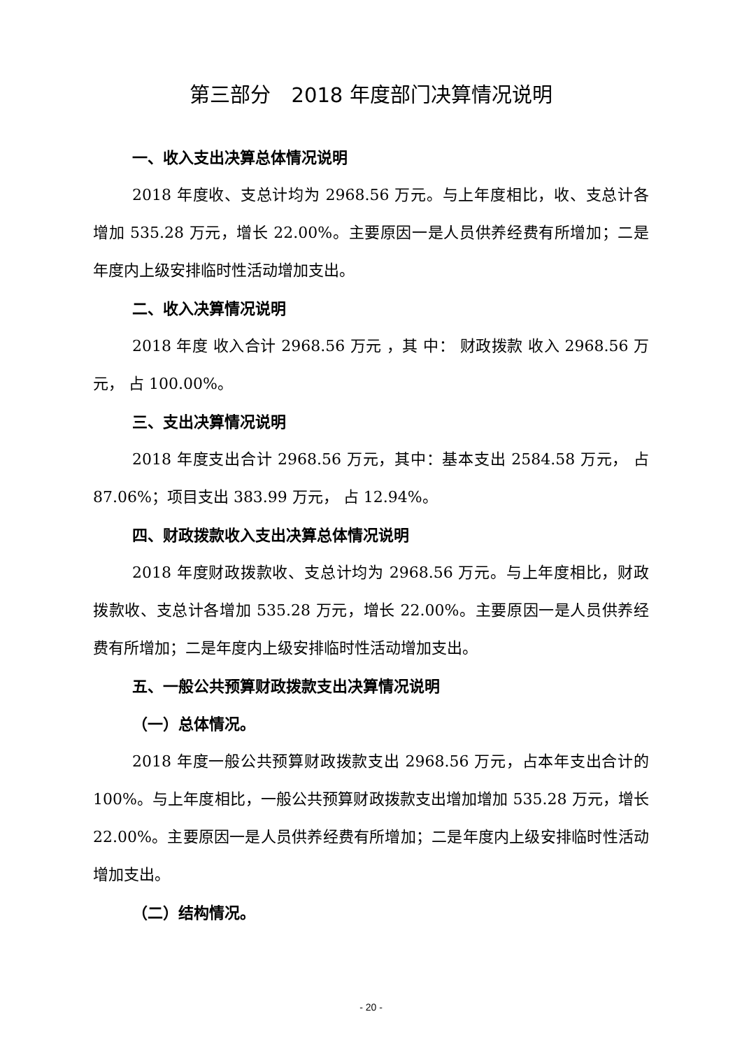第三部分　2018 年度部门决算情况说明
一、收入支出决算总体情况说明
2018 年度收、支总计均为 2968.56 万元。与上年度相比，收、支总计各增加 535.28 万元，增长 22.00%。主要原因一是人员供养经费有所增加；二是年度内上级安排临时性活动增加支出。
二、收入决算情况说明
2018 年度 收入合计 2968.56 万元 ，其 中： 财政拨款 收入 2968.56 万元， 占 100.00%。
三、支出决算情况说明
2018 年度支出合计 2968.56 万元，其中：基本支出 2584.58 万元， 占 87.06%；项目支出 383.99 万元， 占 12.94%。
四、财政拨款收入支出决算总体情况说明
2018 年度财政拨款收、支总计均为 2968.56 万元。与上年度相比，财政拨款收、支总计各增加 535.28 万元，增长 22.00%。主要原因一是人员供养经费有所增加；二是年度内上级安排临时性活动增加支出。
五、一般公共预算财政拨款支出决算情况说明
（一）总体情况。
2018 年度一般公共预算财政拨款支出 2968.56 万元，占本年支出合计的 100%。与上年度相比，一般公共预算财政拨款支出增加增加 535.28 万元，增长 22.00%。主要原因一是人员供养经费有所增加；二是年度内上级安排临时性活动增加支出。
（二）结构情况。
- 20 -